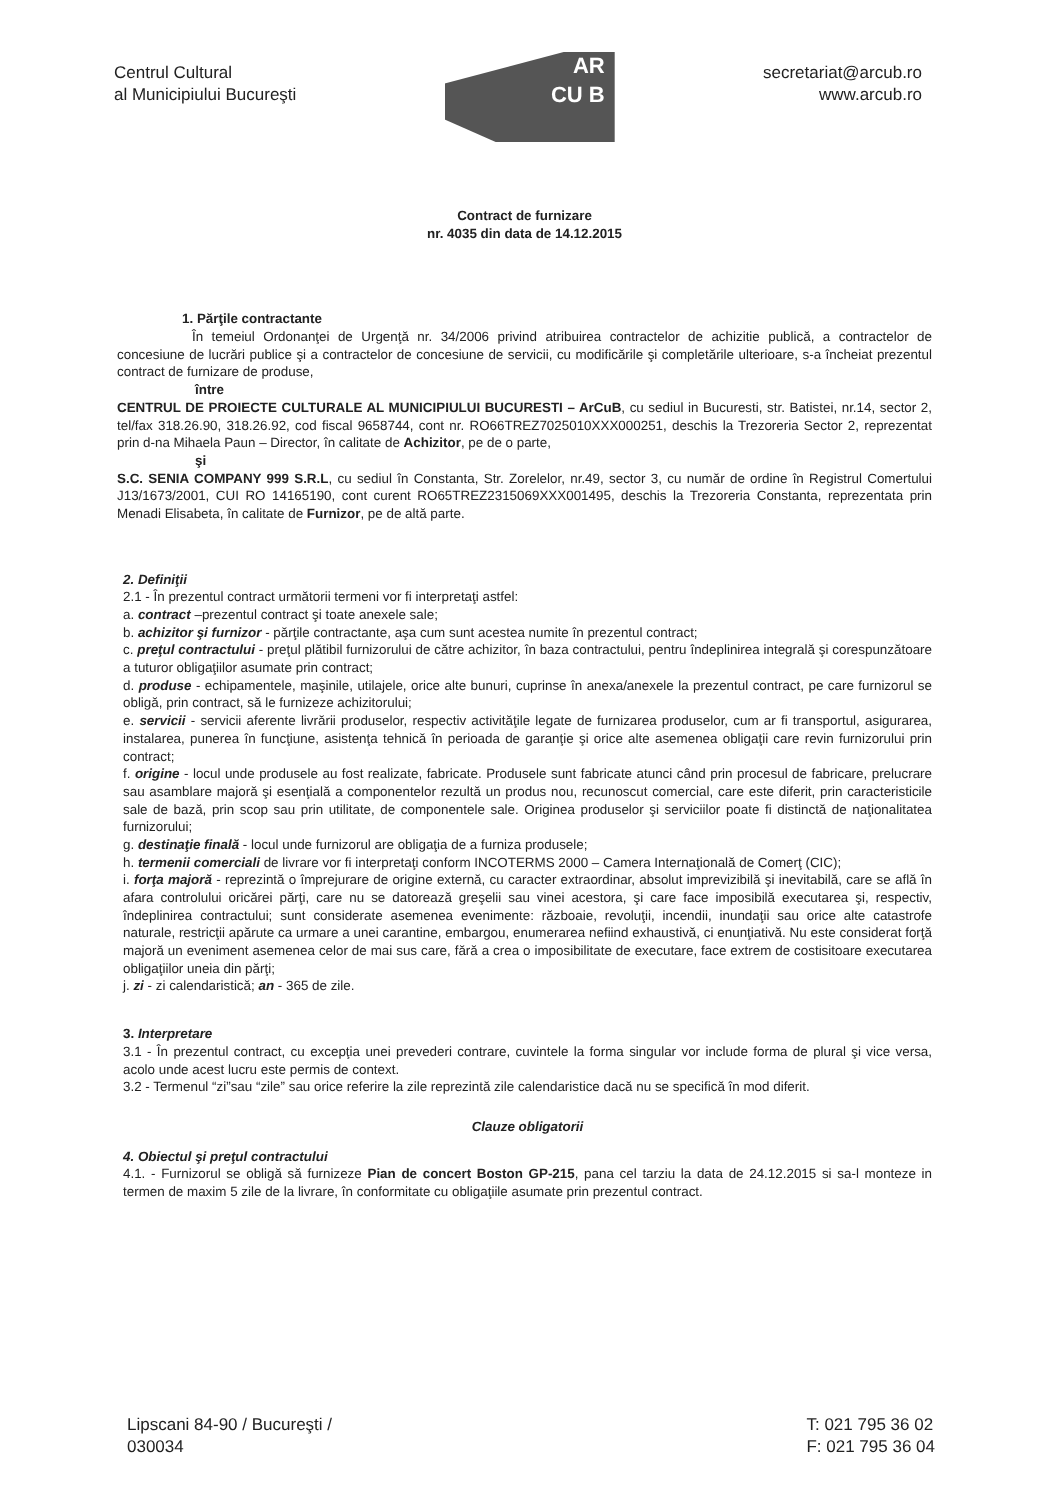Centrul Cultural
al Municipiului Bucureşti
AR
CU B
secretariat@arcub.ro
www.arcub.ro
Contract de furnizare
nr. 4035 din data de 14.12.2015
1. Părţile contractante
În temeiul Ordonanţei de Urgenţă nr. 34/2006 privind atribuirea contractelor de achizitie publică, a contractelor de concesiune de lucrări publice şi a contractelor de concesiune de servicii, cu modificările şi completările ulterioare, s-a încheiat prezentul contract de furnizare de produse,
între
CENTRUL DE PROIECTE CULTURALE AL MUNICIPIULUI BUCURESTI – ArCuB, cu sediul in Bucuresti, str. Batistei, nr.14, sector 2, tel/fax 318.26.90, 318.26.92, cod fiscal 9658744, cont nr. RO66TREZ7025010XXX000251, deschis la Trezoreria Sector 2, reprezentat prin d-na Mihaela Paun – Director, în calitate de Achizitor, pe de o parte,
şi
S.C. SENIA COMPANY 999 S.R.L, cu sediul în Constanta, Str. Zorelelor, nr.49, sector 3, cu număr de ordine în Registrul Comertului J13/1673/2001, CUI RO 14165190, cont curent RO65TREZ2315069XXX001495, deschis la Trezoreria Constanta, reprezentata prin Menadi Elisabeta, în calitate de Furnizor, pe de altă parte.
2. Definiţii
2.1 - În prezentul contract următorii termeni vor fi interpretaţi astfel:
a. contract –prezentul contract şi toate anexele sale;
b. achizitor şi furnizor - părţile contractante, aşa cum sunt acestea numite în prezentul contract;
c. preţul contractului - preţul plătibil furnizorului de către achizitor, în baza contractului, pentru îndeplinirea integrală şi corespunzătoare a tuturor obligaţiilor asumate prin contract;
d. produse - echipamentele, maşinile, utilajele, orice alte bunuri, cuprinse în anexa/anexele la prezentul contract, pe care furnizorul se obligă, prin contract, să le furnizeze achizitorului;
e. servicii - servicii aferente livrării produselor, respectiv activităţile legate de furnizarea produselor, cum ar fi transportul, asigurarea, instalarea, punerea în funcţiune, asistenţa tehnică în perioada de garanţie şi orice alte asemenea obligaţii care revin furnizorului prin contract;
f. origine - locul unde produsele au fost realizate, fabricate. Produsele sunt fabricate atunci când prin procesul de fabricare, prelucrare sau asamblare majoră şi esenţială a componentelor rezultă un produs nou, recunoscut comercial, care este diferit, prin caracteristicile sale de bază, prin scop sau prin utilitate, de componentele sale. Originea produselor şi serviciilor poate fi distinctă de naţionalitatea furnizorului;
g. destinaţie finală - locul unde furnizorul are obligaţia de a furniza produsele;
h. termenii comerciali de livrare vor fi interpretaţi conform INCOTERMS 2000 – Camera Internaţională de Comerţ (CIC);
i. forţa majoră - reprezintă o împrejurare de origine externă, cu caracter extraordinar, absolut imprevizibilă şi inevitabilă, care se află în afara controlului oricărei părţi, care nu se datorează greşelii sau vinei acestora, şi care face imposibilă executarea şi, respectiv, îndeplinirea contractului; sunt considerate asemenea evenimente: războaie, revoluţii, incendii, inundaţii sau orice alte catastrofe naturale, restricţii apărute ca urmare a unei carantine, embargou, enumerarea nefiind exhaustivă, ci enunţiativă. Nu este considerat forţă majoră un eveniment asemenea celor de mai sus care, fără a crea o imposibilitate de executare, face extrem de costisitoare executarea obligaţiilor uneia din părţi;
j. zi - zi calendaristică; an - 365 de zile.
3. Interpretare
3.1 - În prezentul contract, cu excepţia unei prevederi contrare, cuvintele la forma singular vor include forma de plural şi vice versa, acolo unde acest lucru este permis de context.
3.2 - Termenul “zi”sau “zile” sau orice referire la zile reprezintă zile calendaristice dacă nu se specifică în mod diferit.
Clauze obligatorii
4. Obiectul şi preţul contractului
4.1. - Furnizorul se obligă să furnizeze Pian de concert Boston GP-215, pana cel tarziu la data de 24.12.2015 si sa-l monteze in termen de maxim 5 zile de la livrare, în conformitate cu obligaţiile asumate prin prezentul contract.
Lipscani 84-90 / Bucureşti /
030034
T: 021 795 36 02
F: 021 795 36 04